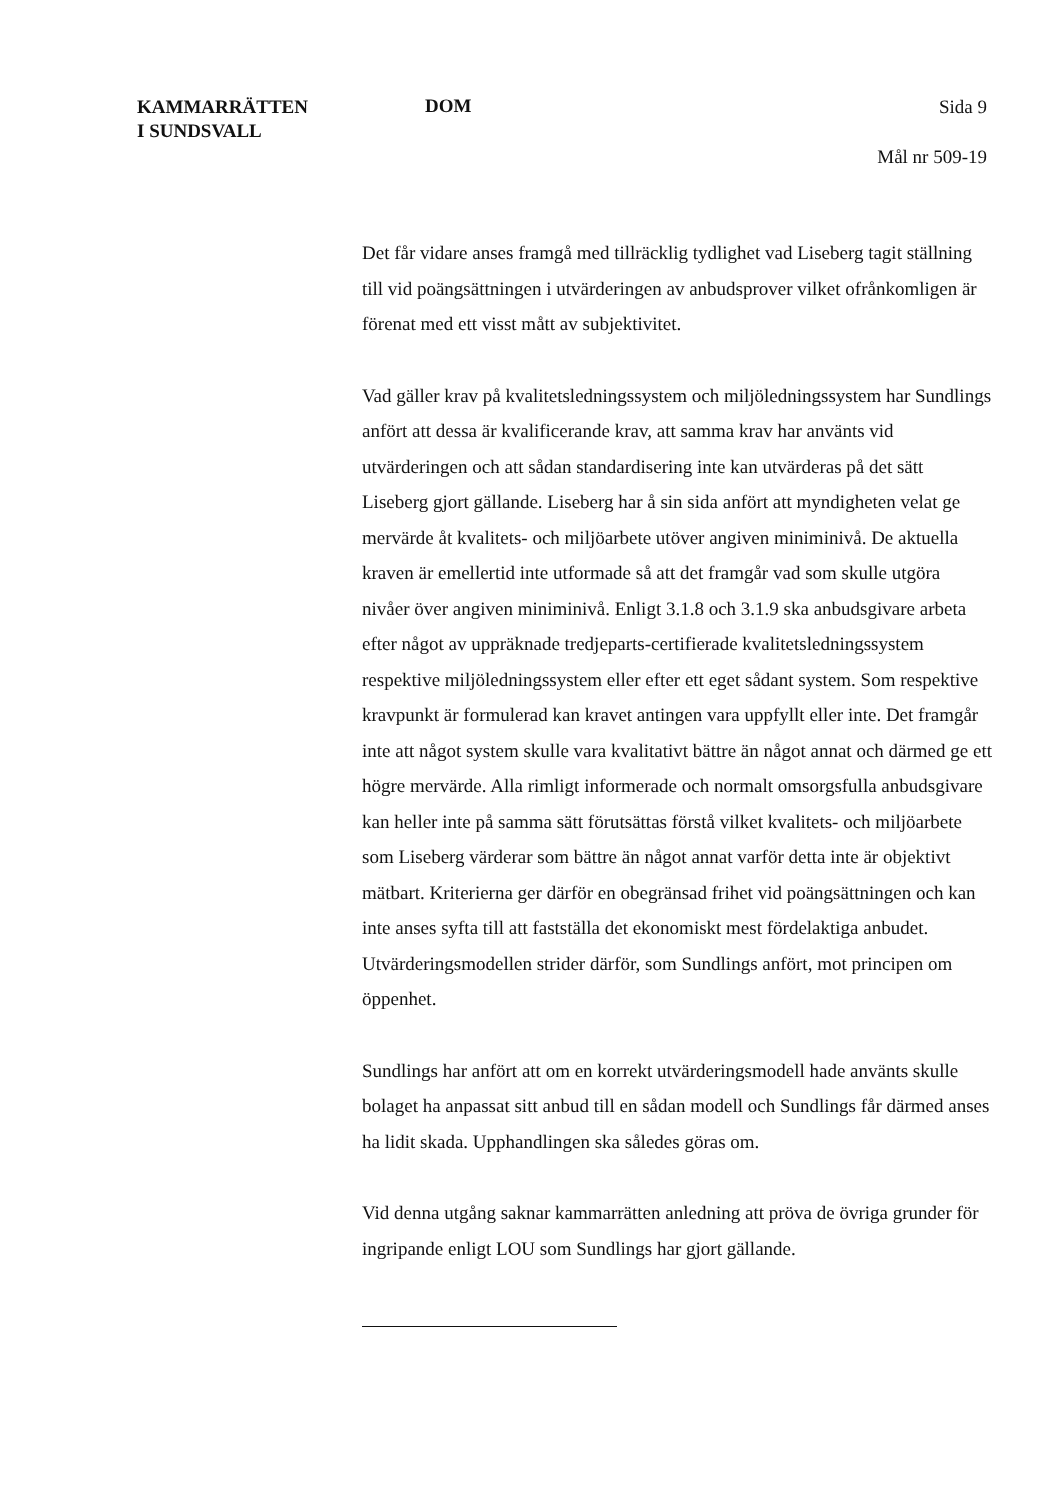KAMMARRÄTTEN
I SUNDSVALL
DOM
Sida 9
Mål nr 509-19
Det får vidare anses framgå med tillräcklig tydlighet vad Liseberg tagit ställning till vid poängsättningen i utvärderingen av anbudsprover vilket ofrånkomligen är förenat med ett visst mått av subjektivitet.
Vad gäller krav på kvalitetsledningssystem och miljöledningssystem har Sundlings anfört att dessa är kvalificerande krav, att samma krav har använts vid utvärderingen och att sådan standardisering inte kan utvärderas på det sätt Liseberg gjort gällande. Liseberg har å sin sida anfört att myndigheten velat ge mervärde åt kvalitets- och miljöarbete utöver angiven miniminivå. De aktuella kraven är emellertid inte utformade så att det framgår vad som skulle utgöra nivåer över angiven miniminivå. Enligt 3.1.8 och 3.1.9 ska anbudsgivare arbeta efter något av uppräknade tredjeparts-certifierade kvalitetsledningssystem respektive miljöledningssystem eller efter ett eget sådant system. Som respektive kravpunkt är formulerad kan kravet antingen vara uppfyllt eller inte. Det framgår inte att något system skulle vara kvalitativt bättre än något annat och därmed ge ett högre mervärde. Alla rimligt informerade och normalt omsorgsfulla anbudsgivare kan heller inte på samma sätt förutsättas förstå vilket kvalitets- och miljöarbete som Liseberg värderar som bättre än något annat varför detta inte är objektivt mätbart. Kriterierna ger därför en obegränsad frihet vid poängsättningen och kan inte anses syfta till att fastställa det ekonomiskt mest fördelaktiga anbudet. Utvärderingsmodellen strider därför, som Sundlings anfört, mot principen om öppenhet.
Sundlings har anfört att om en korrekt utvärderingsmodell hade använts skulle bolaget ha anpassat sitt anbud till en sådan modell och Sundlings får därmed anses ha lidit skada. Upphandlingen ska således göras om.
Vid denna utgång saknar kammarrätten anledning att pröva de övriga grunder för ingripande enligt LOU som Sundlings har gjort gällande.